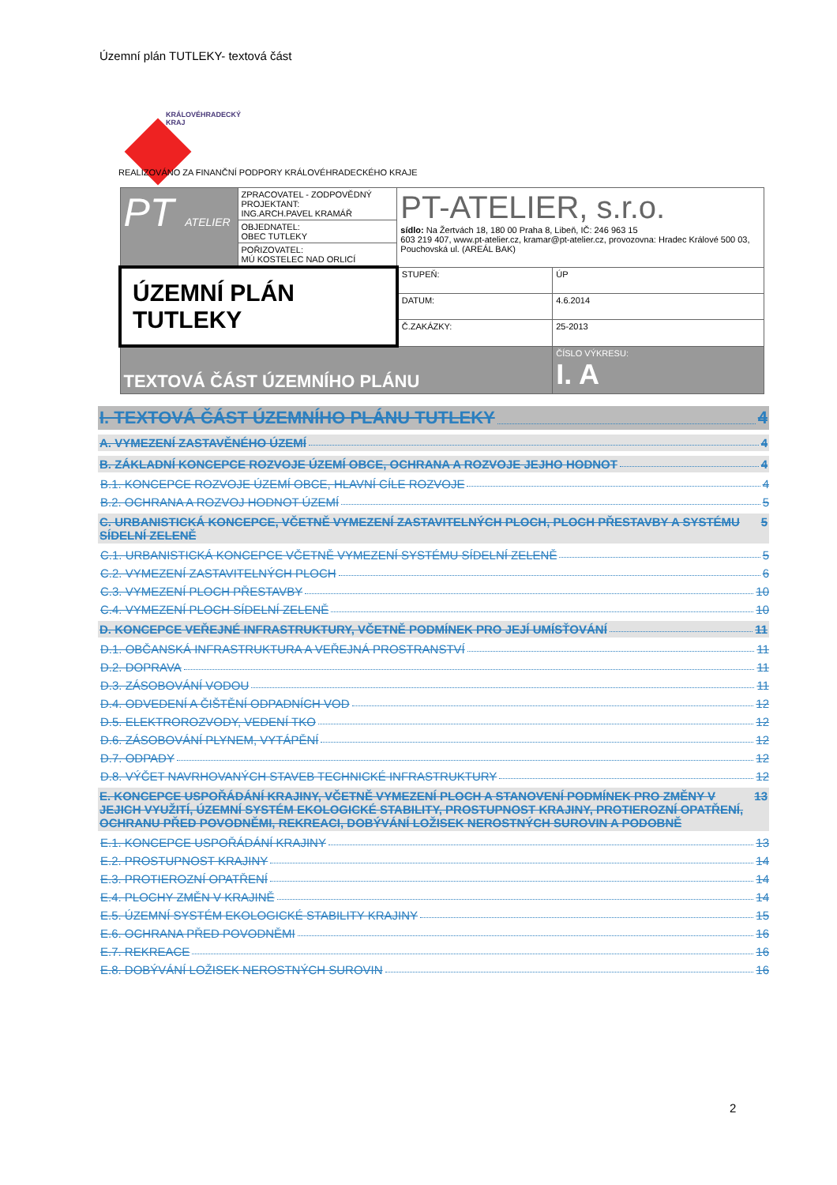Územní plán TUTLEKY- textová část
KRÁLOVÉHRADECKÝ
KRAJ
REALIZOVÁNO ZA FINANČNÍ PODPORY KRÁLOVÉHRADECKÉHO KRAJE
| PT ATELIER | ZPRACOVATEL - ZODPOVĚDNÝ PROJEKTANT: ING.ARCH.PAVEL KRAMÁŘ | PT-ATELIER, s.r.o. sídlo: Na Žertvách 18, 180 00 Praha 8, Libeň, IČ: 246 963 15 603 219 407, www.pt-atelier.cz, kramar@pt-atelier.cz, provozovna: Hradec Králové 500 03, Pouchovská ul. (AREÁL BAK) | |
| | OBJEDNATEL: OBEC TUTLEKY | | |
| | POŘIZOVATEL: MÚ KOSTELEC NAD ORLICÍ | | |
| ÚZEMNÍ PLÁN TUTLEKY | | STUPEŇ: | ÚP |
| | | DATUM: | 4.6.2014 |
| | | Č.ZAKÁZKY: | 25-2013 |
| TEXTOVÁ ČÁST ÚZEMNÍHO PLÁNU | | | ČÍSLO VÝKRESU: I. A |
I. TEXTOVÁ ČÁST ÚZEMNÍHO PLÁNU TUTLEKY 4
A. VYMEZENÍ ZASTAVĚNÉHO ÚZEMÍ 4
B. ZÁKLADNÍ KONCEPCE ROZVOJE ÚZEMÍ OBCE, OCHRANA A ROZVOJE JEJHO HODNOT 4
B.1. KONCEPCE ROZVOJE ÚZEMÍ OBCE, HLAVNÍ CÍLE ROZVOJE 4
B.2. OCHRANA A ROZVOJ HODNOT ÚZEMÍ 5
C. URBANISTICKÁ KONCEPCE, VČETNĚ VYMEZENÍ ZASTAVITELNÝCH PLOCH, PLOCH PŘESTAVBY A SYSTÉMU SÍDELNÍ ZELENĚ 5
C.1. URBANISTICKÁ KONCEPCE VČETNĚ VYMEZENÍ SYSTÉMU SÍDELNÍ ZELENĚ 5
C.2. VYMEZENÍ ZASTAVITELNÝCH PLOCH 6
C.3. VYMEZENÍ PLOCH PŘESTAVBY 10
C.4. VYMEZENÍ PLOCH SÍDELNÍ ZELENĚ 10
D. KONCEPCE VEŘEJNÉ INFRASTRUKTURY, VČETNĚ PODMÍNEK PRO JEJÍ UMÍSŤOVÁNÍ 11
D.1. OBČANSKÁ INFRASTRUKTURA A VEŘEJNÁ PROSTRANSTVÍ 11
D.2. DOPRAVA 11
D.3. ZÁSOBOVÁNÍ VODOU 11
D.4. ODVEDENÍ A ČIŠTĚNÍ ODPADNÍCH VOD 12
D.5. ELEKTROROZVODY, VEDENÍ TKO 12
D.6. ZÁSOBOVÁNÍ PLYNEM, VYTÁPĚNÍ 12
D.7. ODPADY 12
D.8. VÝČET NAVRHOVANÝCH STAVEB TECHNICKÉ INFRASTRUKTURY 12
E. KONCEPCE USPOŘÁDÁNÍ KRAJINY, VČETNĚ VYMEZENÍ PLOCH A STANOVENÍ PODMÍNEK PRO ZMĚNY V JEJICH VYUŽITÍ, ÚZEMNÍ SYSTÉM EKOLOGICKÉ STABILITY, PROSTUPNOST KRAJINY, PROTIEROZNÍ OPATŘENÍ, OCHRANU PŘED POVODNĚMI, REKREACI, DOBÝVÁNÍ LOŽISEK NEROSTNÝCH SUROVIN A PODOBNĚ 13
E.1. KONCEPCE USPOŘÁDÁNÍ KRAJINY 13
E.2. PROSTUPNOST KRAJINY 14
E.3. PROTIEROZNÍ OPATŘENÍ 14
E.4. PLOCHY ZMĚN V KRAJINĚ 14
E.5. ÚZEMNÍ SYSTÉM EKOLOGICKÉ STABILITY KRAJINY 15
E.6. OCHRANA PŘED POVODNĚMI 16
E.7. REKREACE 16
E.8. DOBÝVÁNÍ LOŽISEK NEROSTNÝCH SUROVIN 16
2